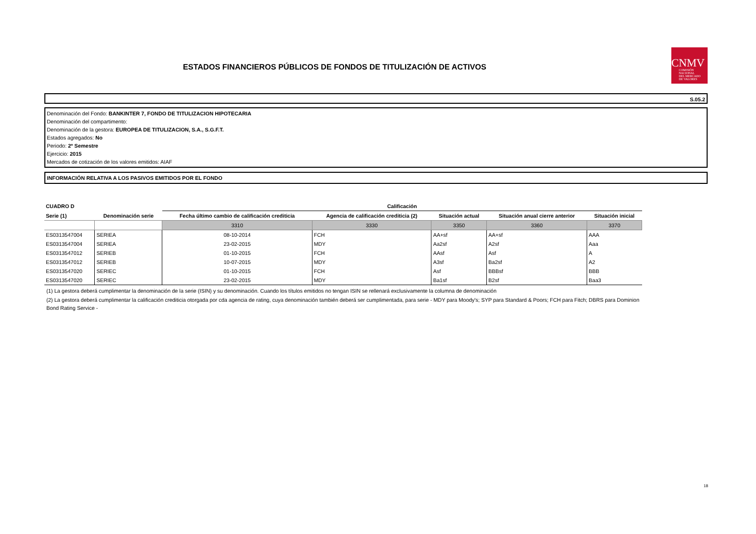ESTADOS FINANCIEROS PÚBLICOS DE FONDOS DE TITULIZACIÓN DE ACTIVOS
CNMV
COMISIÓN
NACIONAL
DEL MERCADO
DE VALORES
S.05.2
Denominación del Fondo: BANKINTER 7, FONDO DE TITULIZACION HIPOTECARIA
Denominación del compartimento:
Denominación de la gestora: EUROPEA DE TITULIZACION, S.A., S.G.F.T.
Estados agregados: No
Periodo: 2º Semestre
Ejercicio: 2015
Mercados de cotización de los valores emitidos: AIAF
INFORMACIÓN RELATIVA A LOS PASIVOS EMITIDOS POR EL FONDO
| CUADRO D | | Calificación | | | | |
| --- | --- | --- | --- | --- | --- | --- |
| Serie (1) | Denominación serie | Fecha último cambio de calificación crediticia | Agencia de calificación crediticia (2) | Situación actual | Situación anual cierre anterior | Situación inicial |
| | | 3310 | 3330 | 3350 | 3360 | 3370 |
| ES0313547004 | SERIEA | 08-10-2014 | FCH | AA+sf | AA+sf | AAA |
| ES0313547004 | SERIEA | 23-02-2015 | MDY | Aa2sf | A2sf | Aaa |
| ES0313547012 | SERIEB | 01-10-2015 | FCH | AAsf | Asf | A |
| ES0313547012 | SERIEB | 10-07-2015 | MDY | A3sf | Ba2sf | A2 |
| ES0313547020 | SERIEC | 01-10-2015 | FCH | Asf | BBBsf | BBB |
| ES0313547020 | SERIEC | 23-02-2015 | MDY | Ba1sf | B2sf | Baa3 |
(1) La gestora deberá cumplimentar la denominación de la serie (ISIN) y su denominación. Cuando los títulos emitidos no tengan ISIN se rellenará exclusivamente la columna de denominación
(2) La gestora deberá cumplimentar la calificación crediticia otorgada por cda agencia de rating, cuya denominación también deberá ser cumplimentada, para serie - MDY para Moody's; SYP para Standard & Poors; FCH para Fitch; DBRS para Dominion Bond Rating Service -
18